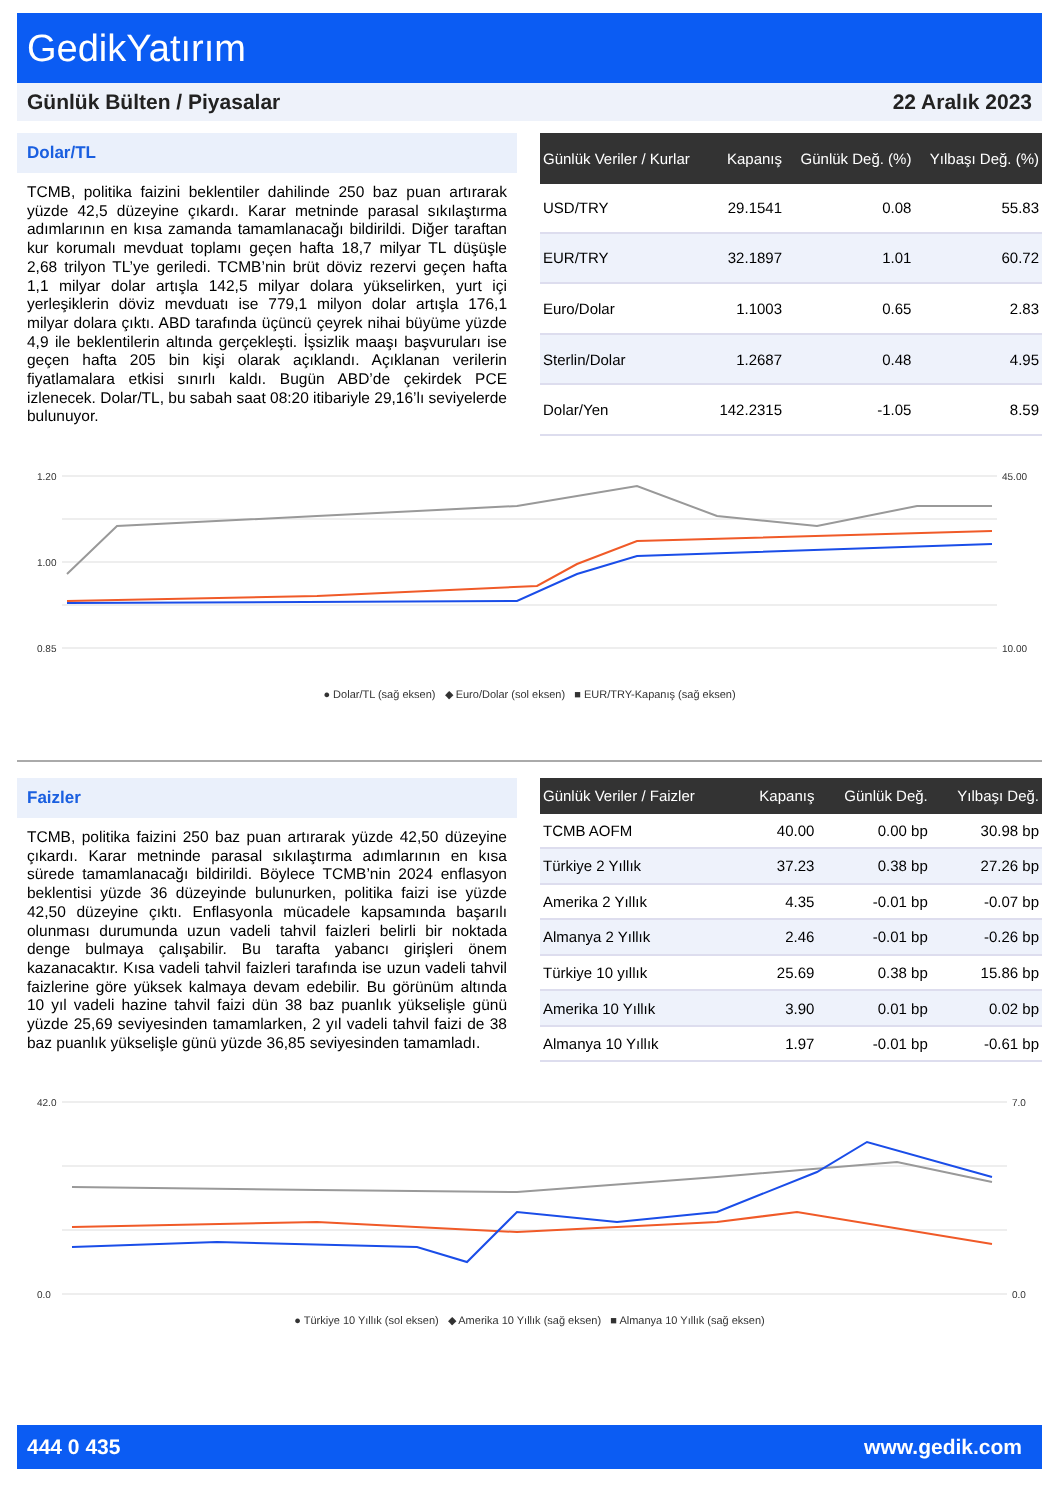GedikYatırım
Günlük Bülten / Piyasalar 22 Aralık 2023
Dolar/TL
TCMB, politika faizini beklentiler dahilinde 250 baz puan artırarak yüzde 42,5 düzeyine çıkardı. Karar metninde parasal sıkılaştırma adımlarının en kısa zamanda tamamlanacağı bildirildi. Diğer taraftan kur korumalı mevduat toplamı geçen hafta 18,7 milyar TL düşüşle 2,68 trilyon TL’ye geriledi. TCMB’nin brüt döviz rezervi geçen hafta 1,1 milyar dolar artışla 142,5 milyar dolara yükselirken, yurt içi yerleşiklerin döviz mevduatı ise 779,1 milyon dolar artışla 176,1 milyar dolara çıktı. ABD tarafında üçüncü çeyrek nihai büyüme yüzde 4,9 ile beklentilerin altında gerçekleşti. İşsizlik maaşı başvuruları ise geçen hafta 205 bin kişi olarak açıklandı. Açıklanan verilerin fiyatlamalara etkisi sınırlı kaldı. Bugün ABD’de çekirdek PCE izlenecek. Dolar/TL, bu sabah saat 08:20 itibariyle 29,16’lı seviyelerde bulunuyor.
| Günlük Veriler / Kurlar | Kapanış | Günlük Değ. (%) | Yılbaşı Değ. (%) |
| --- | --- | --- | --- |
| USD/TRY | 29.1541 | 0.08 | 55.83 |
| EUR/TRY | 32.1897 | 1.01 | 60.72 |
| Euro/Dolar | 1.1003 | 0.65 | 2.83 |
| Sterlin/Dolar | 1.2687 | 0.48 | 4.95 |
| Dolar/Yen | 142.2315 | -1.05 | 8.59 |
1.20
1.00
0.85
45.00
10.00
● Dolar/TL (sağ eksen) ◆ Euro/Dolar (sol eksen) ■ EUR/TRY-Kapanış (sağ eksen)
Faizler
TCMB, politika faizini 250 baz puan artırarak yüzde 42,50 düzeyine çıkardı. Karar metninde parasal sıkılaştırma adımlarının en kısa sürede tamamlanacağı bildirildi. Böylece TCMB’nin 2024 enflasyon beklentisi yüzde 36 düzeyinde bulunurken, politika faizi ise yüzde 42,50 düzeyine çıktı. Enflasyonla mücadele kapsamında başarılı olunması durumunda uzun vadeli tahvil faizleri belirli bir noktada denge bulmaya çalışabilir. Bu tarafta yabancı girişleri önem kazanacaktır. Kısa vadeli tahvil faizleri tarafında ise uzun vadeli tahvil faizlerine göre yüksek kalmaya devam edebilir. Bu görünüm altında 10 yıl vadeli hazine tahvil faizi dün 38 baz puanlık yükselişle günü yüzde 25,69 seviyesinden tamamlarken, 2 yıl vadeli tahvil faizi de 38 baz puanlık yükselişle günü yüzde 36,85 seviyesinden tamamladı.
| Günlük Veriler / Faizler | Kapanış | Günlük Değ. | Yılbaşı Değ. |
| --- | --- | --- | --- |
| TCMB AOFM | 40.00 | 0.00 bp | 30.98 bp |
| Türkiye 2 Yıllık | 37.23 | 0.38 bp | 27.26 bp |
| Amerika 2 Yıllık | 4.35 | -0.01 bp | -0.07 bp |
| Almanya 2 Yıllık | 2.46 | -0.01 bp | -0.26 bp |
| Türkiye 10 yıllık | 25.69 | 0.38 bp | 15.86 bp |
| Amerika 10 Yıllık | 3.90 | 0.01 bp | 0.02 bp |
| Almanya 10 Yıllık | 1.97 | -0.01 bp | -0.61 bp |
42.0
0.0
7.0
0.0
● Türkiye 10 Yıllık (sol eksen) ◆ Amerika 10 Yıllık (sağ eksen) ■ Almanya 10 Yıllık (sağ eksen)
444 0 435 www.gedik.com